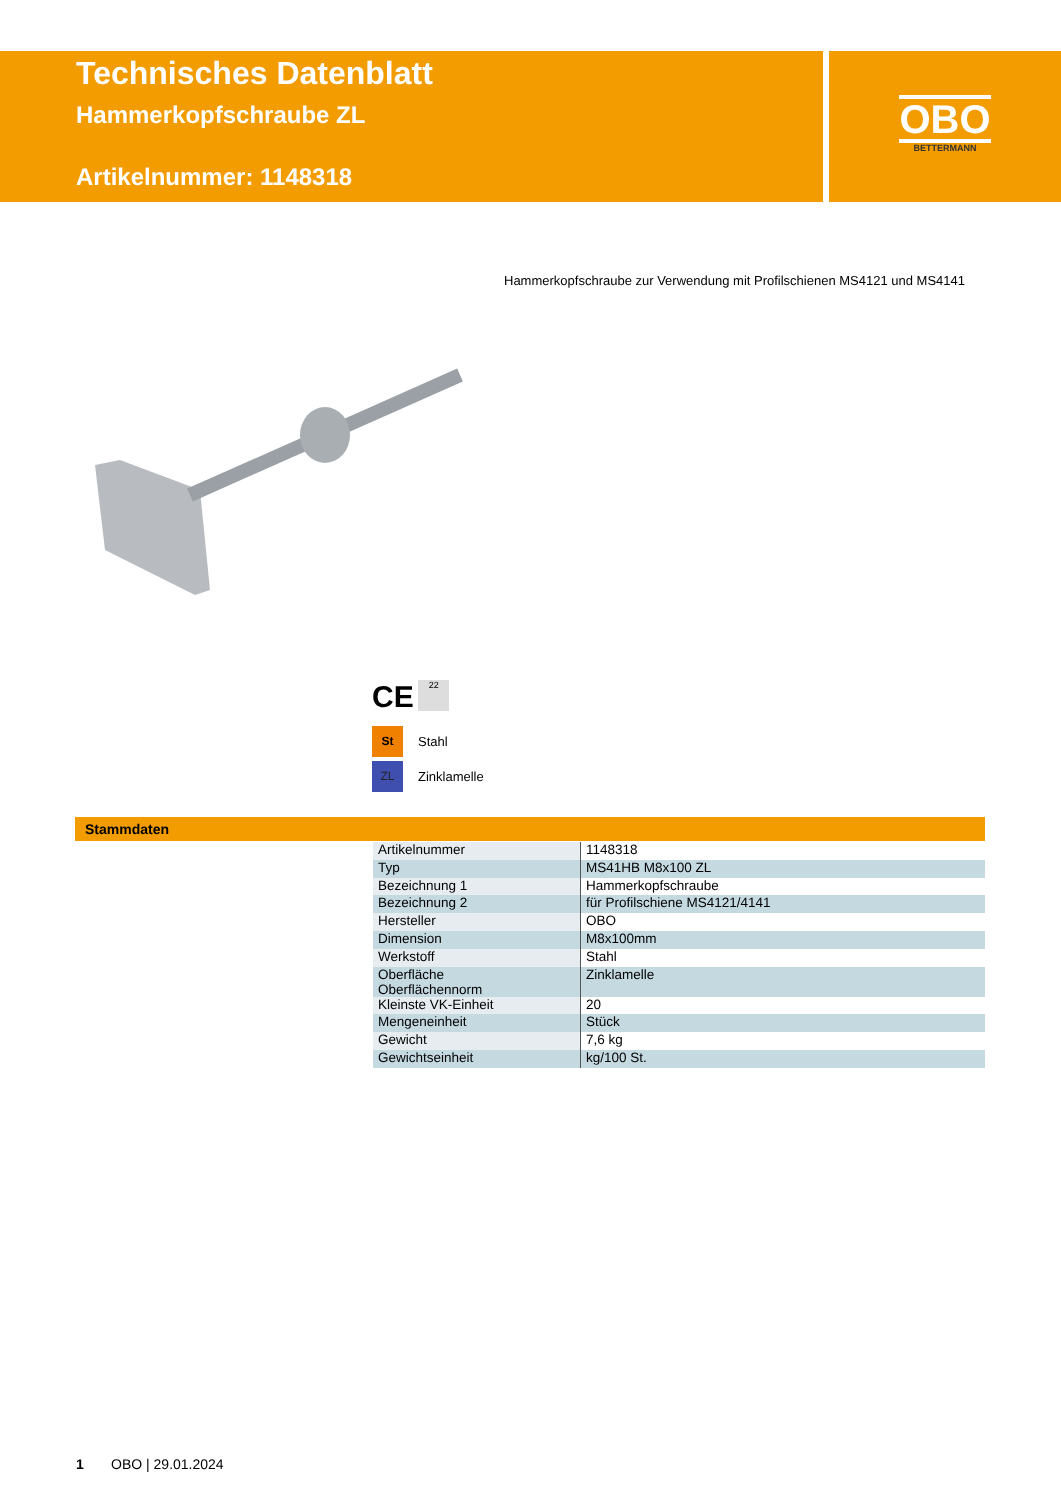Technisches Datenblatt
Hammerkopfschraube ZL
Artikelnummer: 1148318
OBO
BETTERMANN
Hammerkopfschraube zur Verwendung mit Profilschienen MS4121 und MS4141
CE 22
St Stahl
ZL Zinklamelle
Stammdaten
| Artikelnummer | 1148318 |
| Typ | MS41HB M8x100 ZL |
| Bezeichnung 1 | Hammerkopfschraube |
| Bezeichnung 2 | für Profilschiene MS4121/4141 |
| Hersteller | OBO |
| Dimension | M8x100mm |
| Werkstoff | Stahl |
| Oberfläche Oberflächennorm | Zinklamelle |
| Kleinste VK-Einheit | 20 |
| Mengeneinheit | Stück |
| Gewicht | 7,6 kg |
| Gewichtseinheit | kg/100 St. |
1 OBO | 29.01.2024